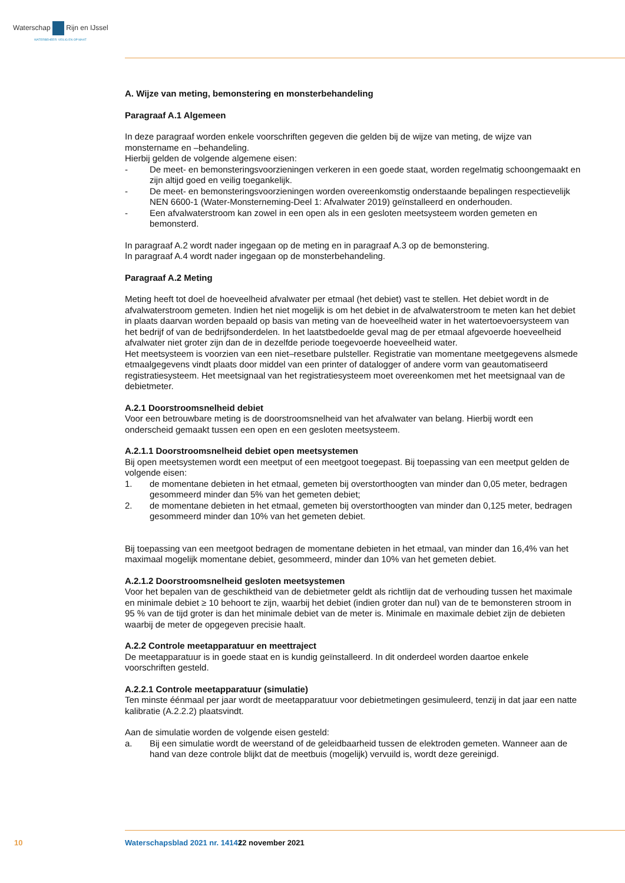Waterschap Rijn en IJssel
WATERBEHEER: VEILIG EN OP MAAT
A. Wijze van meting, bemonstering en monsterbehandeling
Paragraaf A.1 Algemeen
In deze paragraaf worden enkele voorschriften gegeven die gelden bij de wijze van meting, de wijze van monstername en –behandeling.
Hierbij gelden de volgende algemene eisen:
- De meet- en bemonsteringsvoorzieningen verkeren in een goede staat, worden regelmatig schoongemaakt en zijn altijd goed en veilig toegankelijk.
- De meet- en bemonsteringsvoorzieningen worden overeenkomstig onderstaande bepalingen respectievelijk NEN 6600-1 (Water-Monsterneming-Deel 1: Afvalwater 2019) geïnstalleerd en onderhouden.
- Een afvalwaterstroom kan zowel in een open als in een gesloten meetsysteem worden gemeten en bemonsterd.
In paragraaf A.2 wordt nader ingegaan op de meting en in paragraaf A.3 op de bemonstering.
In paragraaf A.4 wordt nader ingegaan op de monsterbehandeling.
Paragraaf A.2 Meting
Meting heeft tot doel de hoeveelheid afvalwater per etmaal (het debiet) vast te stellen. Het debiet wordt in de afvalwaterstroom gemeten. Indien het niet mogelijk is om het debiet in de afvalwaterstroom te meten kan het debiet in plaats daarvan worden bepaald op basis van meting van de hoeveelheid water in het watertoevoersysteem van het bedrijf of van de bedrijfsonderdelen. In het laatstbedoelde geval mag de per etmaal afgevoerde hoeveelheid afvalwater niet groter zijn dan de in dezelfde periode toegevoerde hoeveelheid water.
Het meetsysteem is voorzien van een niet–resetbare pulsteller. Registratie van momentane meetgegevens alsmede etmaalgegevens vindt plaats door middel van een printer of datalogger of andere vorm van geautomatiseerd registratiesysteem. Het meetsignaal van het registratiesysteem moet overeenkomen met het meetsignaal van de debietmeter.
A.2.1 Doorstroomsnelheid debiet
Voor een betrouwbare meting is de doorstroomsnelheid van het afvalwater van belang. Hierbij wordt een onderscheid gemaakt tussen een open en een gesloten meetsysteem.
A.2.1.1 Doorstroomsnelheid debiet open meetsystemen
Bij open meetsystemen wordt een meetput of een meetgoot toegepast. Bij toepassing van een meetput gelden de volgende eisen:
1. de momentane debieten in het etmaal, gemeten bij overstorthoogten van minder dan 0,05 meter, bedragen gesommeerd minder dan 5% van het gemeten debiet;
2. de momentane debieten in het etmaal, gemeten bij overstorthoogten van minder dan 0,125 meter, bedragen gesommeerd minder dan 10% van het gemeten debiet.
Bij toepassing van een meetgoot bedragen de momentane debieten in het etmaal, van minder dan 16,4% van het maximaal mogelijk momentane debiet, gesommeerd, minder dan 10% van het gemeten debiet.
A.2.1.2 Doorstroomsnelheid gesloten meetsystemen
Voor het bepalen van de geschiktheid van de debietmeter geldt als richtlijn dat de verhouding tussen het maximale en minimale debiet ≥ 10 behoort te zijn, waarbij het debiet (indien groter dan nul) van de te bemonsteren stroom in 95 % van de tijd groter is dan het minimale debiet van de meter is. Minimale en maximale debiet zijn de debieten waarbij de meter de opgegeven precisie haalt.
A.2.2 Controle meetapparatuur en meettraject
De meetapparatuur is in goede staat en is kundig geïnstalleerd. In dit onderdeel worden daartoe enkele voorschriften gesteld.
A.2.2.1 Controle meetapparatuur (simulatie)
Ten minste éénmaal per jaar wordt de meetapparatuur voor debietmetingen gesimuleerd, tenzij in dat jaar een natte kalibratie (A.2.2.2) plaatsvindt.
Aan de simulatie worden de volgende eisen gesteld:
a. Bij een simulatie wordt de weerstand of de geleidbaarheid tussen de elektroden gemeten. Wanneer aan de hand van deze controle blijkt dat de meetbuis (mogelijk) vervuild is, wordt deze gereinigd.
10 Waterschapsblad 2021 nr. 14141 22 november 2021